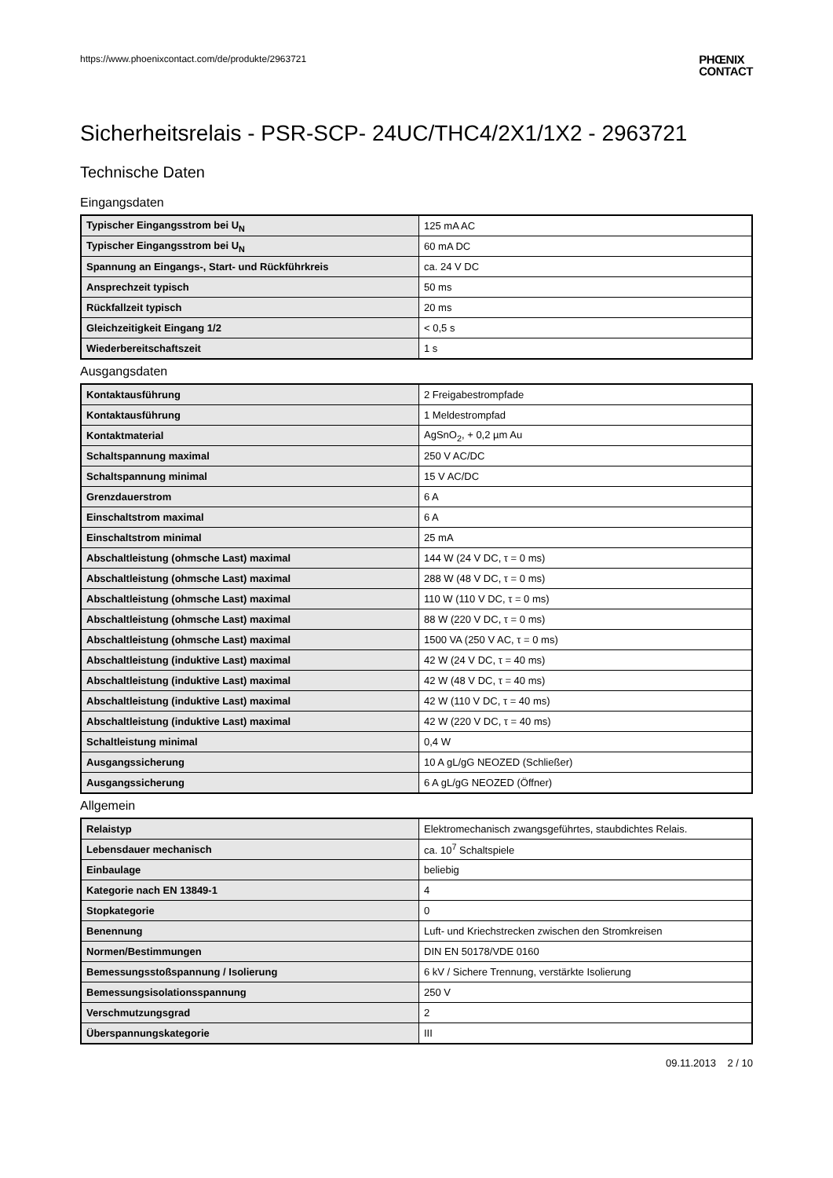https://www.phoenixcontact.com/de/produkte/2963721
PHŒNIX
CONTACT
Sicherheitsrelais - PSR-SCP- 24UC/THC4/2X1/1X2 - 2963721
Technische Daten
Eingangsdaten
| Typischer Eingangsstrom bei U<sub>N</sub> | 125 mA AC |
| Typischer Eingangsstrom bei U<sub>N</sub> | 60 mA DC |
| Spannung an Eingangs-, Start- und Rückführkreis | ca. 24 V DC |
| Ansprechzeit typisch | 50 ms |
| Rückfallzeit typisch | 20 ms |
| Gleichzeitigkeit Eingang 1/2 | < 0,5 s |
| Wiederbereitschaftszeit | 1 s |
Ausgangsdaten
| Kontaktausführung | 2 Freigabestrompfade |
| Kontaktausführung | 1 Meldestrompfad |
| Kontaktmaterial | AgSnO<sub>2</sub>, + 0,2 µm Au |
| Schaltspannung maximal | 250 V AC/DC |
| Schaltspannung minimal | 15 V AC/DC |
| Grenzdauerstrom | 6 A |
| Einschaltstrom maximal | 6 A |
| Einschaltstrom minimal | 25 mA |
| Abschaltleistung (ohmsche Last) maximal | 144 W (24 V DC, τ = 0 ms) |
| Abschaltleistung (ohmsche Last) maximal | 288 W (48 V DC, τ = 0 ms) |
| Abschaltleistung (ohmsche Last) maximal | 110 W (110 V DC, τ = 0 ms) |
| Abschaltleistung (ohmsche Last) maximal | 88 W (220 V DC, τ = 0 ms) |
| Abschaltleistung (ohmsche Last) maximal | 1500 VA (250 V AC, τ = 0 ms) |
| Abschaltleistung (induktive Last) maximal | 42 W (24 V DC, τ = 40 ms) |
| Abschaltleistung (induktive Last) maximal | 42 W (48 V DC, τ = 40 ms) |
| Abschaltleistung (induktive Last) maximal | 42 W (110 V DC, τ = 40 ms) |
| Abschaltleistung (induktive Last) maximal | 42 W (220 V DC, τ = 40 ms) |
| Schaltleistung minimal | 0,4 W |
| Ausgangssicherung | 10 A gL/gG NEOZED (Schließer) |
| Ausgangssicherung | 6 A gL/gG NEOZED (Öffner) |
Allgemein
| Relaistyp | Elektromechanisch zwangsgeführtes, staubdichtes Relais. |
| Lebensdauer mechanisch | ca. 10<sup>7</sup> Schaltspiele |
| Einbaulage | beliebig |
| Kategorie nach EN 13849-1 | 4 |
| Stopkategorie | 0 |
| Benennung | Luft- und Kriechstrecken zwischen den Stromkreisen |
| Normen/Bestimmungen | DIN EN 50178/VDE 0160 |
| Bemessungsstoßspannung / Isolierung | 6 kV / Sichere Trennung, verstärkte Isolierung |
| Bemessungsisolationsspannung | 250 V |
| Verschmutzungsgrad | 2 |
| Überspannungskategorie | III |
09.11.2013 2 / 10